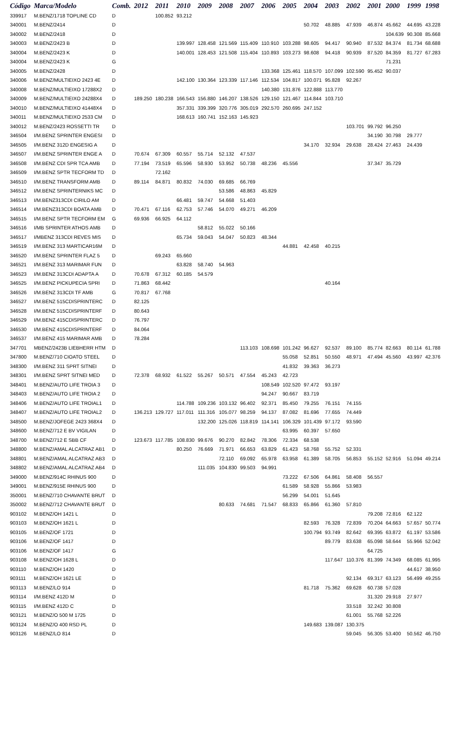| Código | Marca/Modelo | Comb. | 2012 | 2011 | 2010 | 2009 | 2008 | 2007 | 2006 | 2005 | 2004 | 2003 | 2002 | 2001 | 2000 | 1999 | 1998 |
| --- | --- | --- | --- | --- | --- | --- | --- | --- | --- | --- | --- | --- | --- | --- | --- | --- | --- |
| 339917 | M.BENZ/1718 TOPLINE CD | D | | 100.852 | 93.212 | | | | | | | | | | | | |
| 340001 | M.BENZ/2414 | D | | | | | | | | | 50.702 | 48.885 | 47.939 | 46.874 | 45.662 | 44.695 | 43.228 |
| 340002 | M.BENZ/2418 | D | | | | | | | | | | | | | 104.639 | 90.308 | 85.668 |
| 340003 | M.BENZ/2423 B | D | | | 139.997 | 128.458 | 121.569 | 115.409 | 110.910 | 103.288 | 98.605 | 94.417 | 90.940 | 87.532 | 84.374 | 81.734 | 68.688 |
| 340004 | M.BENZ/2423 K | D | | | 140.001 | 128.453 | 121.508 | 115.404 | 110.893 | 103.273 | 98.608 | 94.418 | 90.939 | 87.520 | 84.359 | 81.727 | 67.283 |
| 340004 | M.BENZ/2423 K | G | | | | | | | | | | | | | 71.231 | | |
| 340005 | M.BENZ/2428 | D | | | | | | | 133.368 | 125.461 | 118.570 | 107.099 | 102.590 | 95.452 | 90.037 | | |
| 340006 | M.BENZ/MULTIEIXO 2423 4E | D | | | 142.100 | 130.364 | 123.339 | 117.146 | 112.534 | 104.817 | 100.071 | 95.828 | 92.267 | | | | |
| 340008 | M.BENZ/MULTIEIXO 17288X2 | D | | | | | | | 140.380 | 131.876 | 122.888 | 113.770 | | | | | |
| 340009 | M.BENZ/MULTIEIXO 24288X4 | D | 189.250 | 180.238 | 166.543 | 156.880 | 146.207 | 138.526 | 129.150 | 121.467 | 114.844 | 103.710 | | | | | |
| 340010 | M.BENZ/MULTIEIXO 41448X4 | D | | | 357.331 | 339.399 | 320.776 | 305.019 | 292.570 | 260.695 | 247.152 | | | | | | |
| 340011 | M.BENZ/MULTIEIXO 2533 CM | D | | | 168.613 | 160.741 | 152.163 | 145.923 | | | | | | | | | |
| 340012 | M.BENZ/2423 ROSSETTI TR | D | | | | | | | | | | | 103.701 | 99.792 | 96.250 | | |
| 346504 | I/M.BENZ SPRINTER ENGESI | D | | | | | | | | | | | | 34.190 | 30.798 | 29.777 | |
| 346505 | I/M.BENZ 312D ENGESIG A | D | | | | | | | | | 34.170 | 32.934 | 29.638 | 28.424 | 27.463 | 24.439 | |
| 346507 | I/M.BENZ SPRINTER ENGE A | D | 70.674 | 67.309 | 60.557 | 55.714 | 52.132 | 47.537 | | | | | | | | | |
| 346508 | I/M.BENZ CDI SPR TCA AMB | D | 77.194 | 73.519 | 65.596 | 58.930 | 53.952 | 50.738 | 48.236 | 45.556 | | | | 37.347 | 35.729 | | |
| 346509 | I/M.BENZ SPTR TECFORM TD | D | | 72.162 | | | | | | | | | | | | | |
| 346510 | I/M.BENZ TRANSFORM AMB | D | 89.114 | 84.871 | 80.832 | 74.030 | 69.685 | 66.769 | | | | | | | | | |
| 346512 | I/M.BENZ SPRINTERNIKS MC | D | | | | | 53.586 | 48.863 | 45.829 | | | | | | | | |
| 346513 | I/M.BENZ313CDI CIRILO AM | D | | | 66.481 | 59.747 | 54.668 | 51.403 | | | | | | | | | |
| 346514 | I/M.BENZ313CDI BOATA AMB | D | 70.471 | 67.116 | 62.753 | 57.746 | 54.070 | 49.271 | 46.209 | | | | | | | | |
| 346515 | I/M.BENZ SPTR TECFORM EM | G | 69.936 | 66.925 | 64.112 | | | | | | | | | | | | |
| 346516 | I/MB SPRINTER ATHOS AMB | D | | | | 58.812 | 55.022 | 50.166 | | | | | | | | | |
| 346517 | I/MBENZ 313CDI REVES MIS | D | | | 65.734 | 59.043 | 54.047 | 50.823 | 48.344 | | | | | | | | |
| 346519 | I/M.BENZ 313 MARTICAR16M | D | | | | | | | | 44.881 | 42.458 | 40.215 | | | | | |
| 346520 | I/M.BENZ SPRINTER FLAZ 5 | D | | 69.243 | 65.660 | | | | | | | | | | | | |
| 346521 | I/M.BENZ 313 MARIMAR FUN | D | | | 63.828 | 58.740 | 54.963 | | | | | | | | | | |
| 346523 | I/M.BENZ 313CDI ADAPTA A | D | 70.678 | 67.312 | 60.185 | 54.579 | | | | | | | | | | | |
| 346525 | I/M.BENZ PICKUPECIA SPRI | D | 71.863 | 68.442 | | | | | | | | 40.164 | | | | | |
| 346526 | I/M.BENZ 313CDI TF AMB | G | 70.817 | 67.768 | | | | | | | | | | | | | |
| 346527 | I/M.BENZ 515CDISPRINTERC | D | 82.125 | | | | | | | | | | | | | | |
| 346528 | I/M.BENZ 515CDISPRINTERF | D | 80.643 | | | | | | | | | | | | | | |
| 346529 | I/M.BENZ 415CDISPRINTERC | D | 76.797 | | | | | | | | | | | | | | |
| 346530 | I/M.BENZ 415CDISPRINTERF | D | 84.064 | | | | | | | | | | | | | | |
| 346537 | I/M.BENZ 415 MARIMAR AMB | D | 78.284 | | | | | | | | | | | | | | |
| 347701 | MBENZ/2423B LIEBHERR HTM | D | | | | | | 113.103 | 108.698 | 101.242 | 96.627 | 92.537 | 89.100 | 85.774 | 82.663 | 80.114 | 61.788 |
| 347800 | M.BENZ/710 CIOATO STEEL | D | | | | | | | | 55.058 | 52.851 | 50.550 | 48.971 | 47.494 | 45.560 | 43.997 | 42.376 |
| 348300 | I/M.BENZ 311 SPRT SITNEI | D | | | | | | | | 41.832 | 39.363 | 36.273 | | | | | |
| 348301 | I/M.BENZ SPRT SITNEI MED | D | 72.378 | 68.932 | 61.522 | 55.267 | 50.571 | 47.554 | 45.243 | 42.723 | | | | | | | |
| 348401 | M.BENZ/AUTO LIFE TROIA 3 | D | | | | | | | 108.549 | 102.520 | 97.472 | 93.197 | | | | | |
| 348403 | M.BENZ/AUTO LIFE TROIA 2 | D | | | | | | | 94.247 | 90.667 | 83.719 | | | | | | |
| 348406 | M.BENZ/AUTO LIFE TROIAL1 | D | | | 114.788 | 109.236 | 103.132 | 96.402 | 92.371 | 85.450 | 79.255 | 76.151 | 74.155 | | | | |
| 348407 | M.BENZ/AUTO LIFE TROIAL2 | D | 136.213 | 129.727 | 117.011 | 111.316 | 105.077 | 98.259 | 94.137 | 87.082 | 81.696 | 77.655 | 74.449 | | | | |
| 348500 | M.BENZ/JOFEGE 2423 368X4 | D | | | | 132.200 | 125.026 | 118.819 | 114.141 | 106.329 | 101.439 | 97.172 | 93.590 | | | | |
| 348600 | M.BENZ/712 E BV VIGILAN | D | | | | | | | | 63.995 | 60.397 | 57.650 | | | | | |
| 348700 | M.BENZ/712 E SBB CF | D | 123.673 | 117.785 | 108.830 | 99.676 | 90.270 | 82.842 | 78.306 | 72.334 | 68.538 | | | | | | |
| 348800 | M.BENZ/AMAL ALCATRAZ AB1 | D | | | 80.250 | 76.669 | 71.971 | 66.653 | 63.829 | 61.423 | 58.768 | 55.752 | 52.331 | | | | |
| 348801 | M.BENZ/AMAL ALCATRAZ AB3 | D | | | | | 72.110 | 69.092 | 65.978 | 63.958 | 61.389 | 58.705 | 56.853 | 55.152 | 52.916 | 51.094 | 49.214 |
| 348802 | M.BENZ/AMAL ALCATRAZ AB4 | D | | | | 111.035 | 104.830 | 99.503 | 94.991 | | | | | | | | |
| 349000 | M.BENZ/914C RHINUS 900 | D | | | | | | | | 73.222 | 67.506 | 64.861 | 58.408 | 56.557 | | | |
| 349001 | M.BENZ/915E RHINUS 900 | D | | | | | | | | 61.589 | 58.928 | 55.866 | 53.983 | | | | |
| 350001 | M.BENZ/710 CHAVANTE BRUT | D | | | | | | | | 56.299 | 54.001 | 51.645 | | | | | |
| 350002 | M.BENZ/712 CHAVANTE BRUT | D | | | | | 80.633 | 74.681 | 71.547 | 68.833 | 65.866 | 61.360 | 57.810 | | | | |
| 903102 | M.BENZ/OH 1421 L | D | | | | | | | | | | | | 79.208 | 72.816 | 62.122 | |
| 903103 | M.BENZ/OH 1621 L | D | | | | | | | | | 82.593 | 76.328 | 72.839 | 70.204 | 64.663 | 57.657 | 50.774 |
| 903105 | M.BENZ/OF 1721 | D | | | | | | | | | 100.794 | 93.749 | 82.642 | 69.395 | 63.872 | 61.197 | 53.586 |
| 903106 | M.BENZ/OF 1417 | D | | | | | | | | | | 89.779 | 83.638 | 65.098 | 58.644 | 55.966 | 52.042 |
| 903106 | M.BENZ/OF 1417 | G | | | | | | | | | | | | 64.725 | | | |
| 903108 | M.BENZ/OH 1628 L | D | | | | | | | | | | 117.647 | 110.376 | 81.399 | 74.349 | 68.085 | 61.995 |
| 903110 | M.BENZ/OH 1420 | D | | | | | | | | | | | | | | 44.617 | 38.950 |
| 903111 | M.BENZ/OH 1621 LE | D | | | | | | | | | | | 92.134 | 69.317 | 63.123 | 56.499 | 49.255 |
| 903113 | M.BENZ/LO 914 | D | | | | | | | | | 81.718 | 75.362 | 69.628 | 60.738 | 57.028 | | |
| 903114 | I/M.BENZ 412D M | D | | | | | | | | | | | | 31.320 | 29.918 | 27.977 | |
| 903115 | I/M.BENZ 412D C | D | | | | | | | | | | | 33.518 | 32.242 | 30.808 | | |
| 903121 | M.BENZ/O 500 M 1725 | D | | | | | | | | | | | 61.001 | 55.768 | 52.226 | | |
| 903124 | M.BENZ/O 400 RSD PL | D | | | | | | | | | 149.683 | 139.087 | 130.375 | | | | |
| 903126 | M.BENZ/LO 814 | D | | | | | | | | | | | 59.045 | 56.305 | 53.400 | 50.562 | 46.750 |